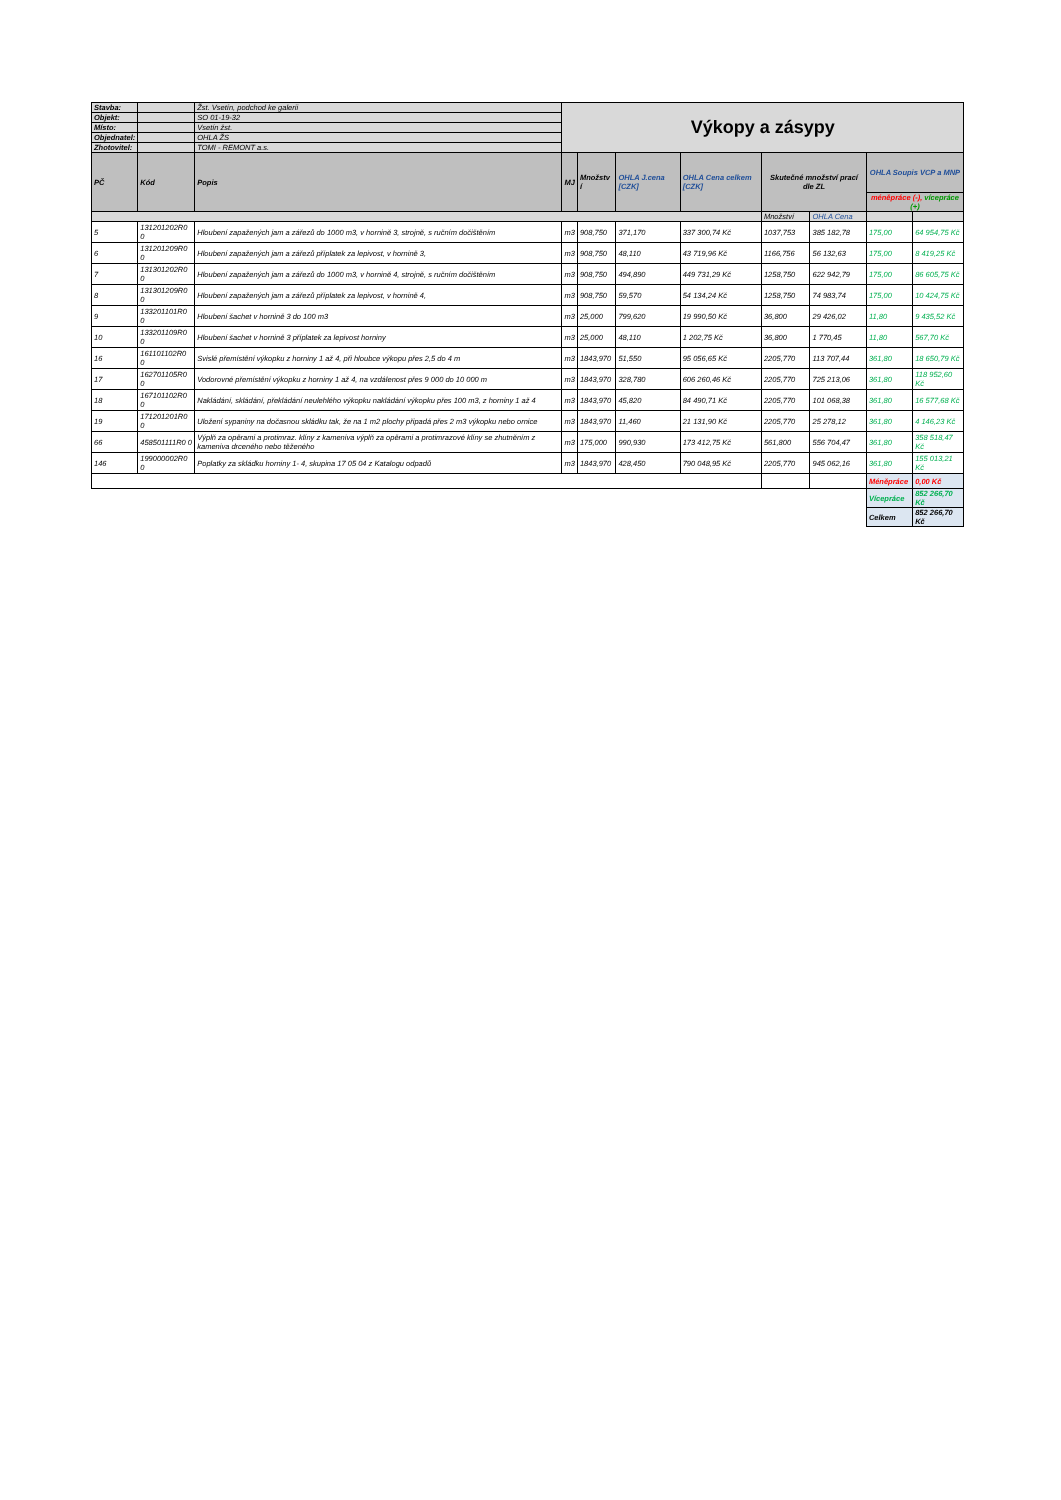| Stavba: | | Žst. Vsetín, podchod ke galerii | Výkopy a zásypy | | | | | | | |
| Objekt: | | SO 01-19-32 | | | | | | | | |
| Místo: | | Vsetín žst. | | | | | | | | |
| Objednatel: | | OHLA ŽS | | | | | | | | |
| Zhotovitel: | | TOMI - REMONT a.s. | | | | | | | | |
| PČ | Kód | Popis | MJ | Množstv í | OHLA J.cena [CZK] | OHLA Cena celkem [CZK] | Skutečné množství prací dle ZL | | OHLA Soupis VCP a MNP | |
| | | | | | | | | | méněpráce (-), vícepráce (+) | |
| | | | | | | | Množství | OHLA Cena | | |
| 5 | 131201202R0 0 | Hloubení zapažených jam a zářezů do 1000 m3, v hornině 3, strojně, s ručním dočištěním | m3 | 908,750 | 371,170 | 337 300,74 Kč | 1037,753 | 385 182,78 | 175,00 | 64 954,75 Kč |
| 6 | 131201209R0 0 | Hloubení zapažených jam a zářezů příplatek za lepivost, v hornině 3, | m3 | 908,750 | 48,110 | 43 719,96 Kč | 1166,756 | 56 132,63 | 175,00 | 8 419,25 Kč |
| 7 | 131301202R0 0 | Hloubení zapažených jam a zářezů do 1000 m3, v hornině 4, strojně, s ručním dočištěním | m3 | 908,750 | 494,890 | 449 731,29 Kč | 1258,750 | 622 942,79 | 175,00 | 86 605,75 Kč |
| 8 | 131301209R0 0 | Hloubení zapažených jam a zářezů příplatek za lepivost, v hornině 4, | m3 | 908,750 | 59,570 | 54 134,24 Kč | 1258,750 | 74 983,74 | 175,00 | 10 424,75 Kč |
| 9 | 133201101R0 0 | Hloubení šachet v hornině 3 do 100 m3 | m3 | 25,000 | 799,620 | 19 990,50 Kč | 36,800 | 29 426,02 | 11,80 | 9 435,52 Kč |
| 10 | 133201109R0 0 | Hloubení šachet v hornině 3 příplatek za lepivost horniny | m3 | 25,000 | 48,110 | 1 202,75 Kč | 36,800 | 1 770,45 | 11,80 | 567,70 Kč |
| 16 | 161101102R0 0 | Svislé přemístění výkopku z horniny 1 až 4, při hloubce výkopu přes 2,5 do 4 m | m3 | 1843,970 | 51,550 | 95 056,65 Kč | 2205,770 | 113 707,44 | 361,80 | 18 650,79 Kč |
| 17 | 162701105R0 0 | Vodorovné přemístění výkopku z horniny 1 až 4, na vzdálenost přes 9 000 do 10 000 m | m3 | 1843,970 | 328,780 | 606 260,46 Kč | 2205,770 | 725 213,06 | 361,80 | 118 952,60 Kč |
| 18 | 167101102R0 0 | Nakládání, skládání, překládání neulehlého výkopku nakládání výkopku přes 100 m3, z horniny 1 až 4 | m3 | 1843,970 | 45,820 | 84 490,71 Kč | 2205,770 | 101 068,38 | 361,80 | 16 577,68 Kč |
| 19 | 171201201R0 0 | Uložení sypaniny na dočasnou skládku tak, že na 1 m2 plochy připadá přes 2 m3 výkopku nebo ornice | m3 | 1843,970 | 11,460 | 21 131,90 Kč | 2205,770 | 25 278,12 | 361,80 | 4 146,23 Kč |
| 66 | 458501111R0 0 | Výplň za opěrami a protimraz. klíny z kameniva výplň za opěrami a protimrazové klíny se zhutněním z kameniva drceného nebo těženého | m3 | 175,000 | 990,930 | 173 412,75 Kč | 561,800 | 556 704,47 | 361,80 | 358 518,47 Kč |
| 146 | 199000002R0 0 | Poplatky za skládku horniny 1- 4, skupina 17 05 04 z Katalogu odpadů | m3 | 1843,970 | 428,450 | 790 048,95 Kč | 2205,770 | 945 062,16 | 361,80 | 155 013,21 Kč |
| | | | | | | | | | Méněpráce | 0,00 Kč |
| | | | | | | | | | Vícepráce | 852 266,70 Kč |
| | | | | | | | | | Celkem | 852 266,70 Kč |